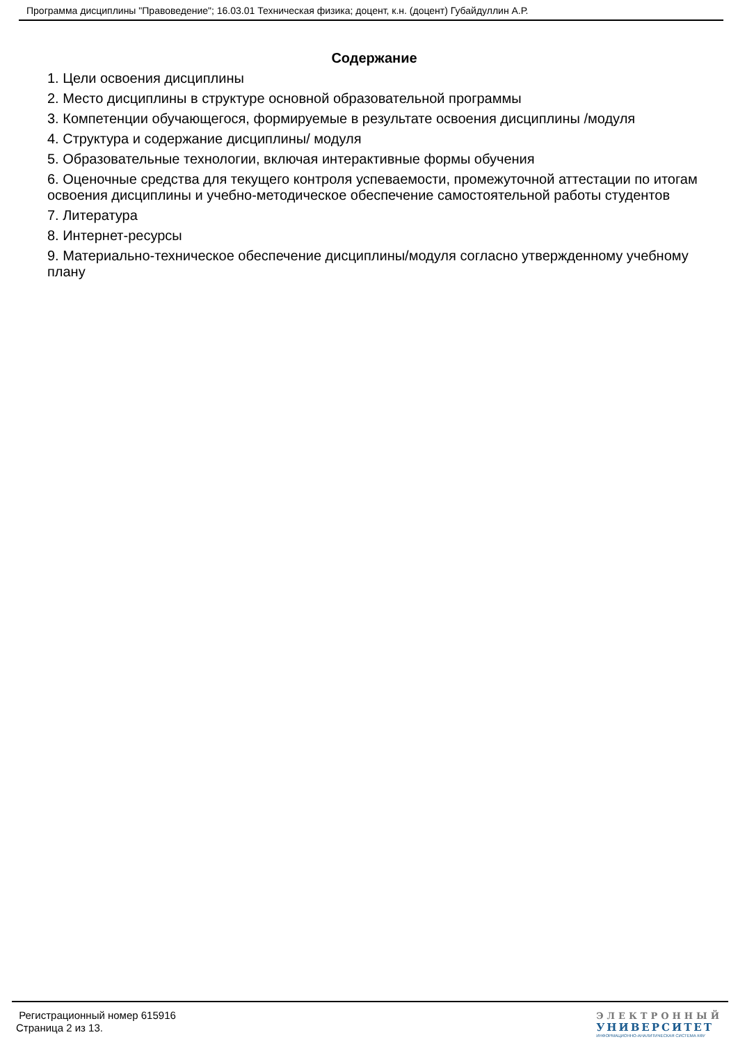Программа дисциплины "Правоведение"; 16.03.01 Техническая физика; доцент, к.н. (доцент) Губайдуллин А.Р.
Содержание
1. Цели освоения дисциплины
2. Место дисциплины в структуре основной образовательной программы
3. Компетенции обучающегося, формируемые в результате освоения дисциплины /модуля
4. Структура и содержание дисциплины/ модуля
5. Образовательные технологии, включая интерактивные формы обучения
6. Оценочные средства для текущего контроля успеваемости, промежуточной аттестации по итогам освоения дисциплины и учебно-методическое обеспечение самостоятельной работы студентов
7. Литература
8. Интернет-ресурсы
9. Материально-техническое обеспечение дисциплины/модуля согласно утвержденному учебному плану
Регистрационный номер 615916
Страница 2 из 13.
ЭЛЕКТРОННЫЙ
УНИВЕРСИТЕТ
ИНФОРМАЦИОННО-АНАЛИТИЧЕСКАЯ СИСТЕМА КФУ